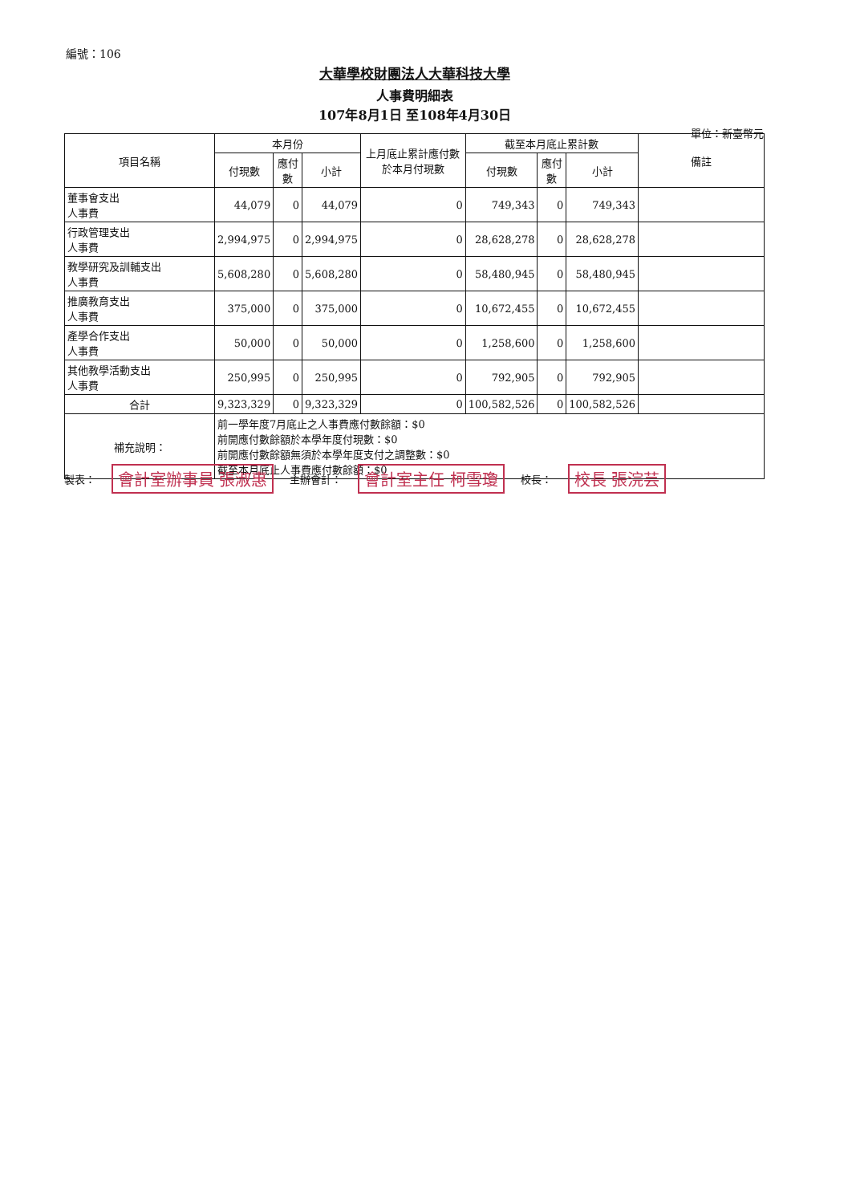編號：106
大華學校財團法人大華科技大學
人事費明細表
107年8月1日 至108年4月30日
單位：新臺幣元
| 項目名稱 | 本月份 | | | 上月底止累計應付數於本月付現數 | 截至本月底止累計數 | | | 備註 |
| --- | --- | --- | --- | --- | --- | --- | --- | --- |
| | 付現數 | 應付數 | 小計 | | 付現數 | 應付數 | 小計 | |
| 董事會支出 人事費 | 44,079 | 0 | 44,079 | 0 | 749,343 | 0 | 749,343 | |
| 行政管理支出 人事費 | 2,994,975 | 0 | 2,994,975 | 0 | 28,628,278 | 0 | 28,628,278 | |
| 教學研究及訓輔支出 人事費 | 5,608,280 | 0 | 5,608,280 | 0 | 58,480,945 | 0 | 58,480,945 | |
| 推廣教育支出 人事費 | 375,000 | 0 | 375,000 | 0 | 10,672,455 | 0 | 10,672,455 | |
| 產學合作支出 人事費 | 50,000 | 0 | 50,000 | 0 | 1,258,600 | 0 | 1,258,600 | |
| 其他教學活動支出 人事費 | 250,995 | 0 | 250,995 | 0 | 792,905 | 0 | 792,905 | |
| 合計 | 9,323,329 | 0 | 9,323,329 | 0 | 100,582,526 | 0 | 100,582,526 | |
| 補充說明： | 前一學年度7月底止之人事費應付數餘額：$0 前開應付數餘額於本學年度付現數：$0 前開應付數餘額無須於本學年度支付之調整數：$0 截至本月底止人事費應付數餘額：$0 | | | | | | | |
製表： 會計室辦事員 張淑惠 主辦會計： 會計室主任 柯雪瓊 校長： 校長 張浣芸